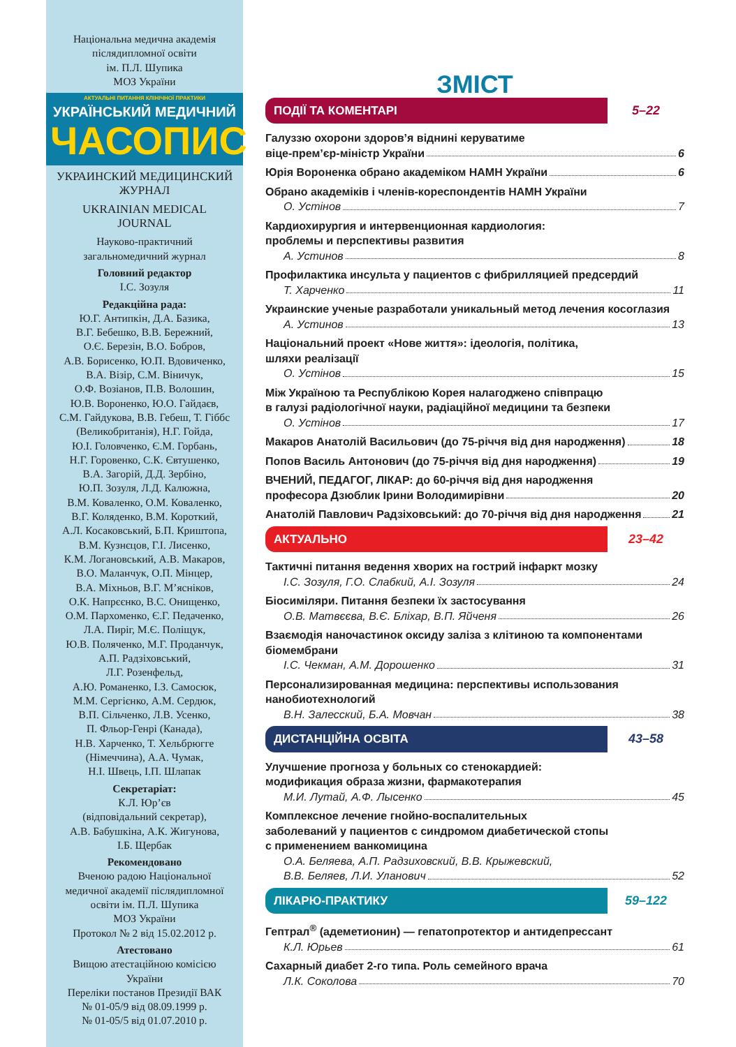Національна медична академія
післядипломної освіти
ім. П.Л. Шупика
МОЗ України
АКТУАЛЬНІ ПИТАННЯ КЛІНІЧНОЇ ПРАКТИКИ
УКРАЇНСЬКИЙ МЕДИЧНИЙ
ЧАСОПИС
УКРАИНСКИЙ МЕДИЦИНСКИЙ
ЖУРНАЛ
UKRAINIAN MEDICAL
JOURNAL
Науково-практичний
загальномедичний журнал
Головний редактор
І.С. Зозуля
Редакційна рада:
Ю.Г. Антипкін, Д.А. Базика,
В.Г. Бебешко, В.В. Бережний,
О.Є. Березін, В.О. Бобров,
А.В. Борисенко, Ю.П. Вдовиченко,
В.А. Візір, С.М. Віничук,
О.Ф. Возіанов, П.В. Волошин,
Ю.В. Вороненко, Ю.О. Гайдаєв,
С.М. Гайдукова, В.В. Гебеш, Т. Гіббс
(Великобританія), Н.Г. Гойда,
Ю.І. Головченко, Є.М. Горбань,
Н.Г. Горовенко, С.К. Євтушенко,
В.А. Загорій, Д.Д. Зербіно,
Ю.П. Зозуля, Л.Д. Калюжна,
В.М. Коваленко, О.М. Коваленко,
В.Г. Коляденко, В.М. Короткий,
А.Л. Косаковський, Б.П. Криштопа,
В.М. Кузнєцов, Г.І. Лисенко,
К.М. Логановський, А.В. Макаров,
В.О. Маланчук, О.П. Мінцер,
В.А. Міхньов, В.Г. М’ясніков,
О.К. Напрєєнко, В.С. Онищенко,
О.М. Пархоменко, Є.Г. Педаченко,
Л.А. Пиріг, М.Є. Поліщук,
Ю.В. Поляченко, М.Г. Проданчук,
А.П. Радзіховський,
Л.Г. Розенфельд,
А.Ю. Романенко, І.З. Самосюк,
М.М. Сергієнко, А.М. Сердюк,
В.П. Сільченко, Л.В. Усенко,
П. Фльор-Генрі (Канада),
Н.В. Харченко, Т. Хельбрюгге
(Німеччина), А.А. Чумак,
Н.І. Швець, І.П. Шлапак
Секретаріат:
К.Л. Юр’єв
(відповідальний секретар),
А.В. Бабушкіна, А.К. Жигунова,
І.Б. Щербак
Рекомендовано
Вченою радою Національної
медичної академії післядипломної
освіти ім. П.Л. Шупика
МОЗ України
Протокол № 2 від 15.02.2012 р.
Атестовано
Вищою атестаційною комісією
України
Переліки постанов Президії ВАК
№ 01-05/9 від 08.09.1999 р.
№ 01-05/5 від 01.07.2010 р.
ЗМІСТ
ПОДІЇ ТА КОМЕНТАРІ 5–22
Галуззю охорони здоров’я віднині керуватиме
віце-прем’єр-міністр України 6
Юрія Вороненка обрано академіком НАМН України 6
Обрано академіків і членів-кореспондентів НАМН України
О. Устінов 7
Кардиохирургия и интервенционная кардиология:
проблемы и перспективы развития
А. Устинов 8
Профилактика инсульта у пациентов с фибрилляцией предсердий
Т. Харченко 11
Украинские ученые разработали уникальный метод лечения косоглазия
А. Устинов 13
Національний проект «Нове життя»: ідеологія, політика,
шляхи реалізації
О. Устінов 15
Між Україною та Республікою Корея налагоджено співпрацю
в галузі радіологічної науки, радіаційної медицини та безпеки
О. Устінов 17
Макаров Анатолій Васильович (до 75-річчя від дня народження) 18
Попов Василь Антонович (до 75-річчя від дня народження) 19
ВЧЕНИЙ, ПЕДАГОГ, ЛІКАР: до 60-річчя від дня народження
професора Дзюблик Ірини Володимирівни 20
Анатолій Павлович Радзіховський: до 70-річчя від дня народження 21
АКТУАЛЬНО 23–42
Тактичні питання ведення хворих на гострий інфаркт мозку
І.С. Зозуля, Г.О. Слабкий, А.І. Зозуля 24
Біосиміляри. Питання безпеки їх застосування
О.В. Матвєєва, В.Є. Бліхар, В.П. Яйченя 26
Взаємодія наночастинок оксиду заліза з клітиною та компонентами
біомембрани
І.С. Чекман, А.М. Дорошенко 31
Персонализированная медицина: перспективы использования
нанобиотехнологий
В.Н. Залесский, Б.А. Мовчан 38
ДИСТАНЦІЙНА ОСВІТА 43–58
Улучшение прогноза у больных со стенокардией:
модификация образа жизни, фармакотерапия
М.И. Лутай, А.Ф. Лысенко 45
Комплексное лечение гнойно-воспалительных
заболеваний у пациентов с синдромом диабетической стопы
с применением ванкомицина
О.А. Беляева, А.П. Радзиховский, В.В. Крыжевский,
В.В. Беляев, Л.И. Уланович 52
ЛІКАРЮ-ПРАКТИКУ 59–122
Гептрал<sup>®</sup> (адеметионин) — гепатопротектор и антидепрессант
К.Л. Юрьев 61
Сахарный диабет 2-го типа. Роль семейного врача
Л.К. Соколова 70